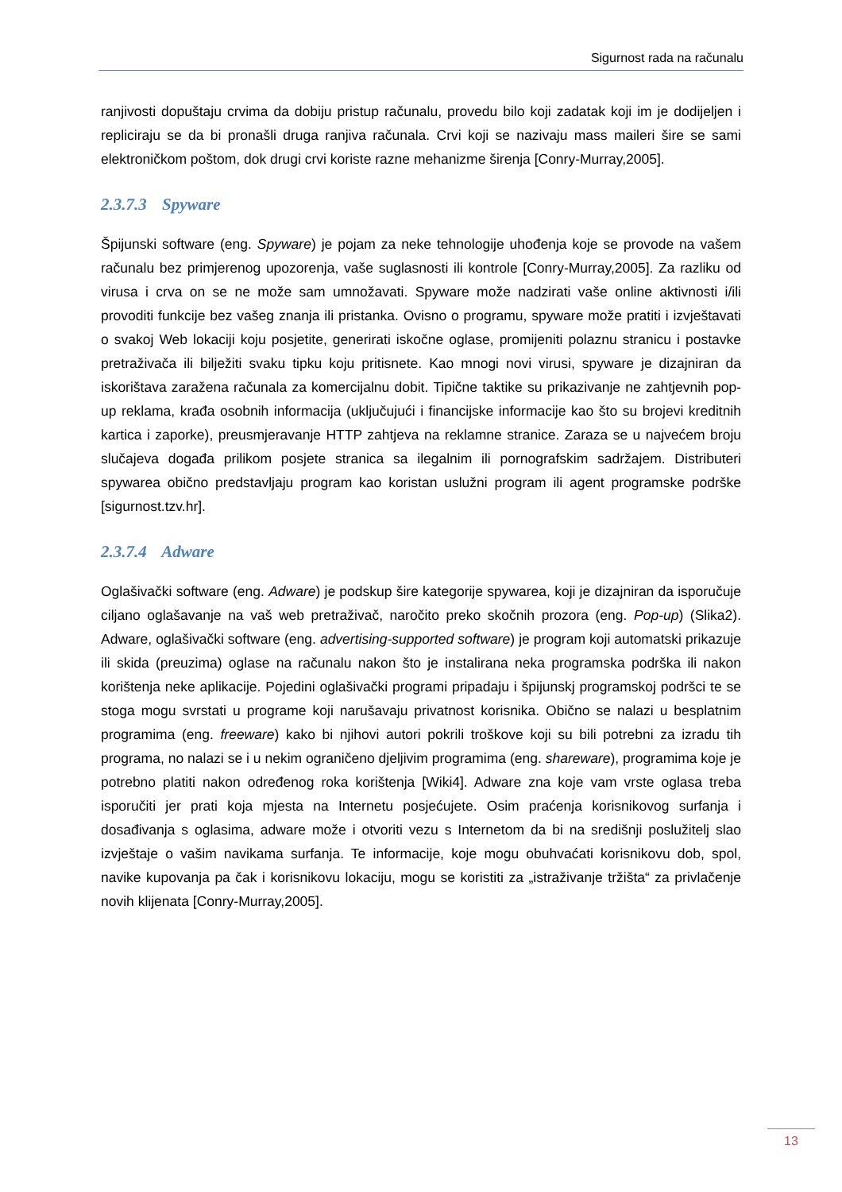Sigurnost rada na računalu
ranjivosti dopuštaju crvima da dobiju pristup računalu, provedu bilo koji zadatak koji im je dodijeljen i repliciraju se da bi pronašli druga ranjiva računala. Crvi koji se nazivaju mass maileri šire se sami elektroničkom poštom, dok drugi crvi koriste razne mehanizme širenja [Conry-Murray,2005].
2.3.7.3 Spyware
Špijunski software (eng. Spyware) je pojam za neke tehnologije uhođenja koje se provode na vašem računalu bez primjerenog upozorenja, vaše suglasnosti ili kontrole [Conry-Murray,2005]. Za razliku od virusa i crva on se ne može sam umnožavati. Spyware može nadzirati vaše online aktivnosti i/ili provoditi funkcije bez vašeg znanja ili pristanka. Ovisno o programu, spyware može pratiti i izvještavati o svakoj Web lokaciji koju posjetite, generirati iskočne oglase, promijeniti polaznu stranicu i postavke pretraživača ili bilježiti svaku tipku koju pritisnete. Kao mnogi novi virusi, spyware je dizajniran da iskorištava zaražena računala za komercijalnu dobit. Tipične taktike su prikazivanje ne zahtjevnih pop-up reklama, krađa osobnih informacija (uključujući i financijske informacije kao što su brojevi kreditnih kartica i zaporke), preusmjeravanje HTTP zahtjeva na reklamne stranice. Zaraza se u najvećem broju slučajeva događa prilikom posjete stranica sa ilegalnim ili pornografskim sadržajem. Distributeri spywarea obično predstavljaju program kao koristan uslužni program ili agent programske podrške [sigurnost.tzv.hr].
2.3.7.4 Adware
Oglašivački software (eng. Adware) je podskup šire kategorije spywarea, koji je dizajniran da isporučuje ciljano oglašavanje na vaš web pretraživač, naročito preko skočnih prozora (eng. Pop-up) (Slika2). Adware, oglašivački software (eng. advertising-supported software) je program koji automatski prikazuje ili skida (preuzima) oglase na računalu nakon što je instalirana neka programska podrška ili nakon korištenja neke aplikacije. Pojedini oglašivački programi pripadaju i špijunskj programskoj podršci te se stoga mogu svrstati u programe koji narušavaju privatnost korisnika. Obično se nalazi u besplatnim programima (eng. freeware) kako bi njihovi autori pokrili troškove koji su bili potrebni za izradu tih programa, no nalazi se i u nekim ograničeno djeljivim programima (eng. shareware), programima koje je potrebno platiti nakon određenog roka korištenja [Wiki4]. Adware zna koje vam vrste oglasa treba isporučiti jer prati koja mjesta na Internetu posjećujete. Osim praćenja korisnikovog surfanja i dosađivanja s oglasima, adware može i otvoriti vezu s Internetom da bi na središnji poslužitelj slao izvještaje o vašim navikama surfanja. Te informacije, koje mogu obuhvaćati korisnikovu dob, spol, navike kupovanja pa čak i korisnikovu lokaciju, mogu se koristiti za „istraživanje tržišta“ za privlačenje novih klijenata [Conry-Murray,2005].
13